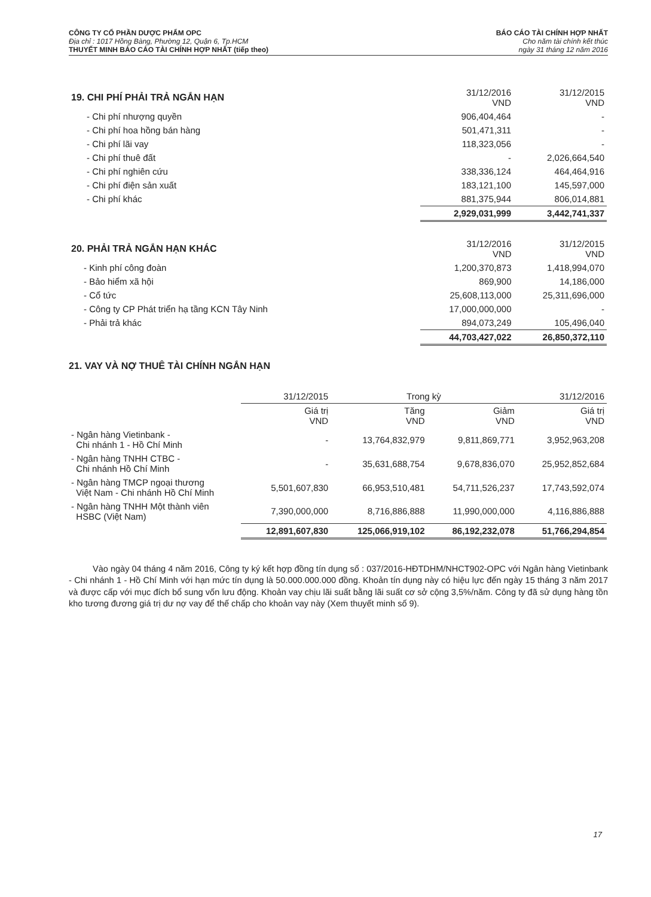CÔNG TY CỔ PHẦN DƯỢC PHẨM OPC
Địa chỉ : 1017 Hồng Bàng, Phường 12, Quận 6, Tp.HCM
THUYẾT MINH BÁO CÁO TÀI CHÍNH HỢP NHẤT (tiếp theo)
BÁO CÁO TÀI CHÍNH HỢP NHẤT
Cho năm tài chính kết thúc
ngày 31 tháng 12 năm 2016
| 19. CHI PHÍ PHẢI TRẢ NGẮN HẠN | 31/12/2016 VND | 31/12/2015 VND |
| - Chi phí nhượng quyền | 906,404,464 | - |
| - Chi phí hoa hồng bán hàng | 501,471,311 | - |
| - Chi phí lãi vay | 118,323,056 | - |
| - Chi phí thuê đất | - | 2,026,664,540 |
| - Chi phí nghiên cứu | 338,336,124 | 464,464,916 |
| - Chi phí điện sản xuất | 183,121,100 | 145,597,000 |
| - Chi phí khác | 881,375,944 | 806,014,881 |
| | 2,929,031,999 | 3,442,741,337 |
| 20. PHẢI TRẢ NGẮN HẠN KHÁC | 31/12/2016 VND | 31/12/2015 VND |
| - Kinh phí công đoàn | 1,200,370,873 | 1,418,994,070 |
| - Bảo hiểm xã hội | 869,900 | 14,186,000 |
| - Cổ tức | 25,608,113,000 | 25,311,696,000 |
| - Công ty CP Phát triển hạ tầng KCN Tây Ninh | 17,000,000,000 | - |
| - Phải trả khác | 894,073,249 | 105,496,040 |
| | 44,703,427,022 | 26,850,372,110 |
21. VAY VÀ NỢ THUÊ TÀI CHÍNH NGẮN HẠN
| | 31/12/2015 | Trong kỳ | | 31/12/2016 |
| --- | --- | --- | --- | --- |
| | Giá trị VND | Tăng VND | Giảm VND | Giá trị VND |
| - Ngân hàng Vietinbank - Chi nhánh 1 - Hồ Chí Minh | - | 13,764,832,979 | 9,811,869,771 | 3,952,963,208 |
| - Ngân hàng TNHH CTBC - Chi nhánh Hồ Chí Minh | - | 35,631,688,754 | 9,678,836,070 | 25,952,852,684 |
| - Ngân hàng TMCP ngoại thương Việt Nam - Chi nhánh Hồ Chí Minh | 5,501,607,830 | 66,953,510,481 | 54,711,526,237 | 17,743,592,074 |
| - Ngân hàng TNHH Một thành viên HSBC (Việt Nam) | 7,390,000,000 | 8,716,886,888 | 11,990,000,000 | 4,116,886,888 |
| | 12,891,607,830 | 125,066,919,102 | 86,192,232,078 | 51,766,294,854 |
Vào ngày 04 tháng 4 năm 2016, Công ty ký kết hợp đồng tín dụng số : 037/2016-HĐTDHM/NHCT902-OPC với Ngân hàng Vietinbank - Chi nhánh 1 - Hồ Chí Minh với hạn mức tín dụng là 50.000.000.000 đồng. Khoản tín dụng này có hiệu lực đến ngày 15 tháng 3 năm 2017 và được cấp với mục đích bổ sung vốn lưu động. Khoản vay chịu lãi suất bằng lãi suất cơ sở cộng 3,5%/năm. Công ty đã sử dụng hàng tồn kho tương đương giá trị dư nợ vay để thế chấp cho khoản vay này (Xem thuyết minh số 9).
17